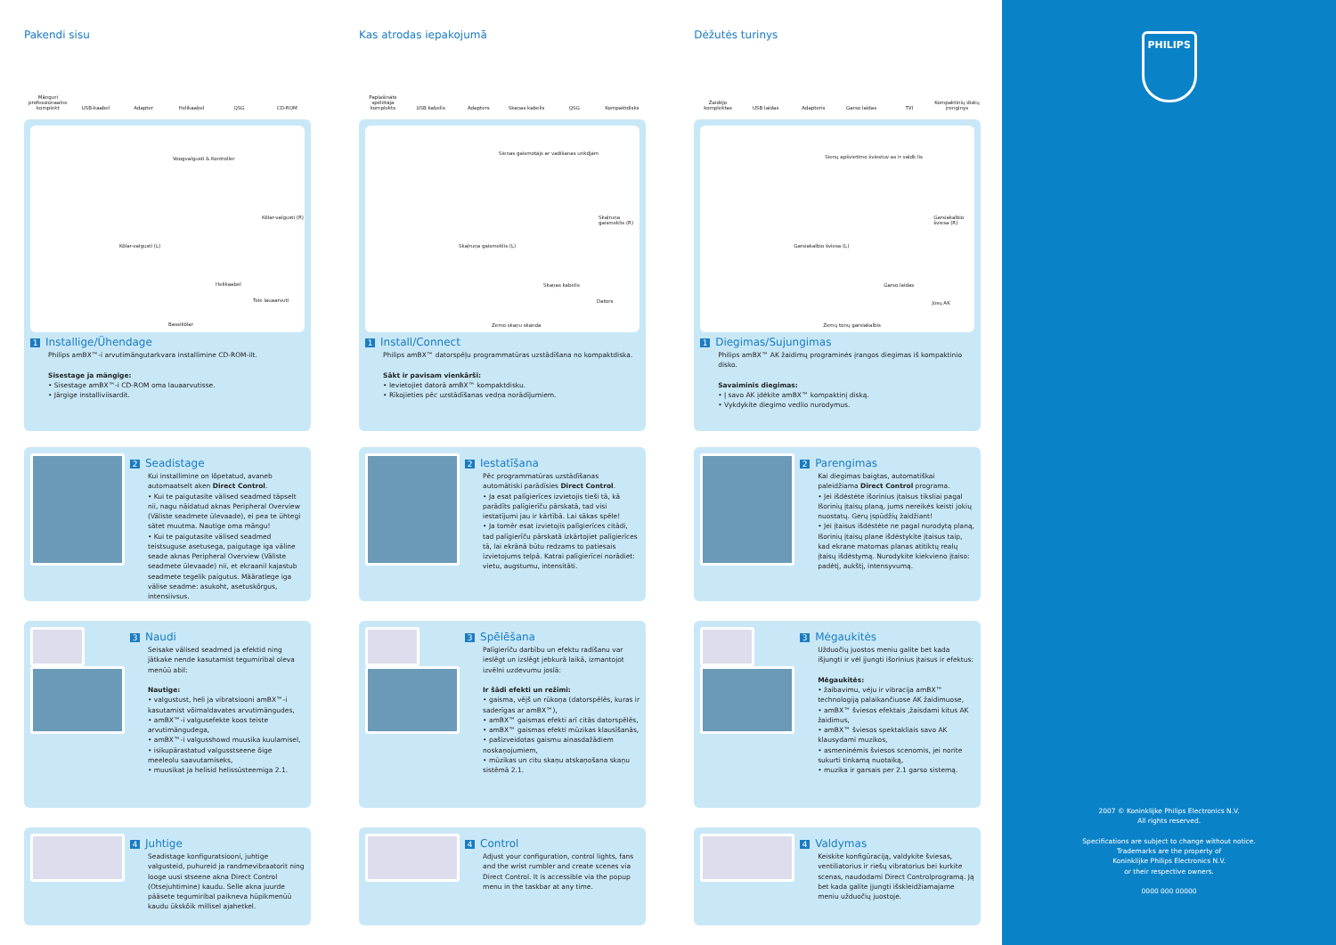Pakendi sisu
Mänguri professionaalne komplekt
USB-kaabel
Adapter
Helikaabel
QSG
CD-ROM
Voogvalgusti & Kontroller
Kõlar-valgusti (R)
Kõlar-valgusti (L)
Helikaabel
Teie lauaarvuti
Bassikõlar
1 Installige/Ühendage
Philips amBX™-i arvutimängutarkvara installimine CD-ROM-ilt.
Sisestage ja mängige:
• Sisestage amBX™-i CD-ROM oma lauaarvutisse.
• Järgige installiviisardit.
2 Seadistage
Kui installimine on lõpetatud, avaneb automaatselt aken Direct Control.
• Kui te paigutasite välised seadmed täpselt nii, nagu näidatud aknas Peripheral Overview (Väliste seadmete ülevaade), ei pea te ühtegi sätet muutma. Nautige oma mängu!
• Kui te paigutasite välised seadmed teistsuguse asetusega, paigutage iga väline seade aknas Peripheral Overview (Väliste seadmete ülevaade) nii, et ekraanil kajastub seadmete tegelik paigutus. Määratlege iga välise seadme: asukoht, asetuskõrgus, intensiivsus.
3 Naudi
Seisake välised seadmed ja efektid ning jätkake nende kasutamist tegumiribal oleva menüü abil:
Nautige:
• valgustust, heli ja vibratsiooni amBX™-i kasutamist võimaldavates arvutimängudes,
• amBX™-i valgusefekte koos teiste arvutimängudega,
• amBX™-i valgusshowd muusika kuulamisel,
• isikupärastatud valgusstseene õige meeleolu saavutamiseks,
• muusikat ja helisid helissüsteemiga 2.1.
4 Juhtige
Seadistage konfiguratsiooni, juhtige valgusteid, puhureid ja randmevibraatorit ning looge uusi stseene akna Direct Control (Otsejuhtimine) kaudu. Selle akna juurde pääsete tegumiribal paikneva hüpikmenüü kaudu ükskõik millisel ajahetkel.
Kas atrodas iepakojumā
Paplašināts spēlētāja komplekts
USB kabelis
Adapters
Skaņas kabelis
QSG
Kompaktdisks
Sienas gaismotājs ar vadīšanas unkdjām
Skaļruņa gaismeklis (R)
Skaļruņa gaismeklis (L)
Skaņas kabelis
Dators
Zemo skaņu skanda
1 Install/Connect
Philips amBX™ datorspēļu programmatūras uzstādīšana no kompaktdiska.
Sākt ir pavisam vienkārši:
• Ievietojiet datorā amBX™ kompaktdisku.
• Rīkojieties pēc uzstādīšanas vedņa norādījumiem.
2 Iestatīšana
Pēc programmatūras uzstādīšanas automātiski parādīsies Direct Control.
• Ja esat palīgierīces izvietojis tieši tā, kā parādīts palīgierīču pārskatā, tad visi iestatījumi jau ir kārtībā. Lai sākas spēle!
• Ja tomēr esat izvietojis palīgierīces citādi, tad palīgierīču pārskatā izkārtojiet palīgierīces tā, lai ekrānā būtu redzams to patiesais izvietojums telpā. Katrai palīgierīcei norādiet: vietu, augstumu, intensitāti.
3 Spēlēšana
Palīgierīču darbību un efektu radīšanu var ieslēgt un izslēgt jebkurā laikā, izmantojot izvēlni uzdevumu joslā:
Ir šādi efekti un režīmi:
• gaisma, vējš un rūkoņa (datorspēlēs, kuras ir saderīgas ar amBX™),
• amBX™ gaismas efekti arī citās datorspēlēs,
• amBX™ gaismas efekti mūzikas klausīšanās,
• pašizveidotas gaismu ainasdažādiem noskaņojumiem,
• mūzikas un citu skaņu atskaņošana skaņu sistēmā 2.1.
4 Control
Adjust your configuration, control lights, fans and the wrist rumbler and create scenes via Direct Control. It is accessible via the popup menu in the taskbar at any time.
Dėžutės turinys
Žaidėjo komplektas
USB laidas
Adapteris
Garso laidas
TVI
Kompaktinių diskų įrenginys
Sienų apšvietimo šviestuv as ir valdk lis
Garsiakalbio šviesa (R)
Garsiakalbio šviesa (L)
Garso laidas
Jūsų AK
Žemų tonų garsiakalbis
1 Diegimas/Sujungimas
Philips amBX™ AK žaidimų programinės įrangos diegimas iš kompaktinio disko.
Savaiminis diegimas:
• Į savo AK įdėkite amBX™ kompaktinį diską.
• Vykdykite diegimo vedlio nurodymus.
2 Parengimas
Kai diegimas baigtas, automatiškai paleidžiama Direct Control programa.
• Jei išdėstėte išorinius įtaisus tiksliai pagal Išorinių įtaisų planą, jums nereikės keisti jokių nuostatų. Gerų įspūdžių žaidžiant!
• Jei įtaisus išdėstėte ne pagal nurodytą planą, Išorinių įtaisų plane išdėstykite įtaisus taip, kad ekrane matomas planas atitiktų realų įtaisų išdėstymą. Nurodykite kiekvieno įtaiso: padėtį, aukštį, intensyvumą.
3 Mėgaukitės
Užduočių juostos meniu galite bet kada išjungti ir vėl įjungti išorinius įtaisus ir efektus:
Mėgaukitės:
• žaibavimu, vėju ir vibracija amBX™ technologiją palaikančiuose AK žaidimuose,
• amBX™ šviesos efektais ,žaisdami kitus AK žaidimus,
• amBX™ šviesos spektakliais savo AK klausydami muzikos,
• asmeninėmis šviesos scenomis, jei norite sukurti tinkamą nuotaiką,
• muzika ir garsais per 2.1 garso sistemą.
4 Valdymas
Keiskite konfigūraciją, valdykite šviesas, ventiliatorius ir riešų vibratorius bei kurkite scenas, naudodami Direct Controlprogramą. Ją bet kada galite įjungti išskleidžiamajame meniu užduočių juostoje.
PHILIPS
2007 © Koninklijke Philips Electronics N.V.
All rights reserved.
Specifications are subject to change without notice.
Trademarks are the property of
Koninklijke Philips Electronics N.V.
or their respective owners.
0000 000 00000